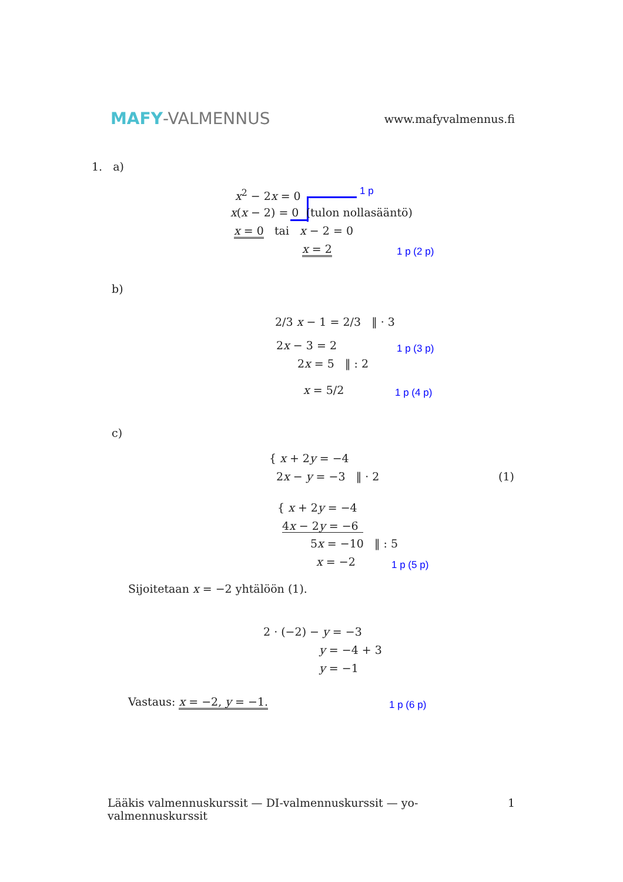MAFY-VALMENNUS
www.mafyvalmennus.fi
1. a)
x<sup>2</sup> − 2x = 0 1 p
x(x − 2) = 0 (tulon nollasääntö)
x = 0 tai x − 2 = 0
x = 2 1 p (2 p)
b)
2/3 x − 1 = 2/3 ‖ · 3
2x − 3 = 2 1 p (3 p)
2x = 5 ‖ : 2
x = 5/2 1 p (4 p)
c)
{ x + 2y = −4
2x − y = −3 ‖ · 2 (1)
{ x + 2y = −4
4x − 2y = −6
5x = −10 ‖ : 5
x = −2 1 p (5 p)
Sijoitetaan x = −2 yhtälöön (1).
2 · (−2) − y = −3
y = −4 + 3
y = −1
Vastaus: x = −2, y = −1. 1 p (6 p)
Lääkis valmennuskurssit — DI-valmennuskurssit — yo-valmennuskurssit 1